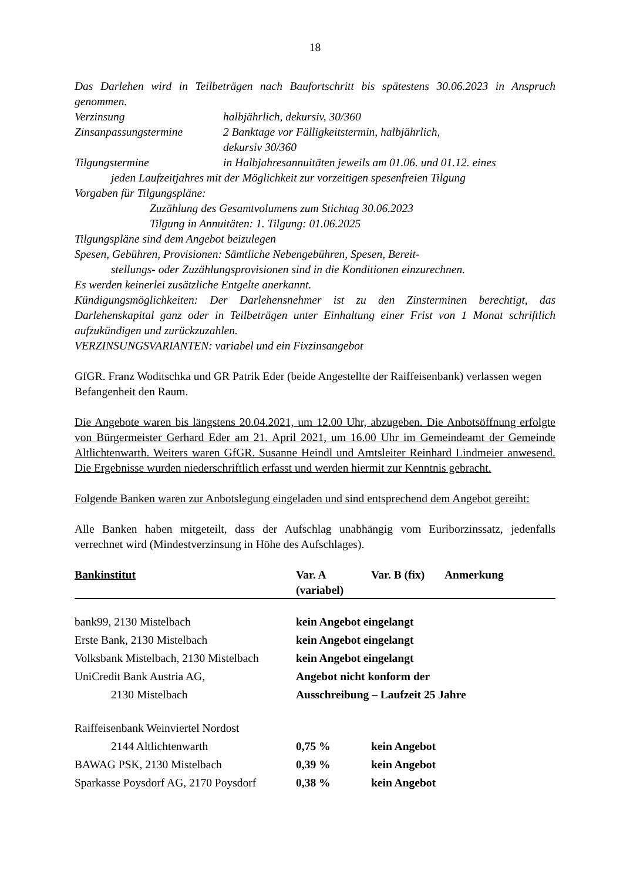18
Das Darlehen wird in Teilbeträgen nach Baufortschritt bis spätestens 30.06.2023 in Anspruch genommen.
Verzinsung halbjährlich, dekursiv, 30/360
Zinsanpassungstermine 2 Banktage vor Fälligkeitstermin, halbjährlich,
dekursiv 30/360
Tilgungstermine in Halbjahresannuitäten jeweils am 01.06. und 01.12. eines
jeden Laufzeitjahres mit der Möglichkeit zur vorzeitigen spesenfreien Tilgung
Vorgaben für Tilgungspläne:
Zuzählung des Gesamtvolumens zum Stichtag 30.06.2023
Tilgung in Annuitäten: 1. Tilgung: 01.06.2025
Tilgungspläne sind dem Angebot beizulegen
Spesen, Gebühren, Provisionen: Sämtliche Nebengebühren, Spesen, Bereit-
stellungs- oder Zuzählungsprovisionen sind in die Konditionen einzurechnen.
Es werden keinerlei zusätzliche Entgelte anerkannt.
Kündigungsmöglichkeiten: Der Darlehensnehmer ist zu den Zinsterminen berechtigt, das Darlehenskapital ganz oder in Teilbeträgen unter Einhaltung einer Frist von 1 Monat schriftlich aufzukündigen und zurückzuzahlen.
VERZINSUNGSVARIANTEN: variabel und ein Fixzinsangebot
GfGR. Franz Woditschka und GR Patrik Eder (beide Angestellte der Raiffeisenbank) verlassen wegen Befangenheit den Raum.
Die Angebote waren bis längstens 20.04.2021, um 12.00 Uhr, abzugeben. Die Anbotsöffnung erfolgte von Bürgermeister Gerhard Eder am 21. April 2021, um 16.00 Uhr im Gemeindeamt der Gemeinde Altlichtenwarth. Weiters waren GfGR. Susanne Heindl und Amtsleiter Reinhard Lindmeier anwesend. Die Ergebnisse wurden niederschriftlich erfasst und werden hiermit zur Kenntnis gebracht.
Folgende Banken waren zur Anbotslegung eingeladen und sind entsprechend dem Angebot gereiht:
Alle Banken haben mitgeteilt, dass der Aufschlag unabhängig vom Euriborzinssatz, jedenfalls verrechnet wird (Mindestverzinsung in Höhe des Aufschlages).
| Bankinstitut | Var. A (variabel) | Var. B (fix) | Anmerkung |
| --- | --- | --- | --- |
| bank99, 2130 Mistelbach | kein Angebot eingelangt | | |
| Erste Bank, 2130 Mistelbach | kein Angebot eingelangt | | |
| Volksbank Mistelbach, 2130 Mistelbach | kein Angebot eingelangt | | |
| UniCredit Bank Austria AG, | Angebot nicht konform der | | |
| 2130 Mistelbach | Ausschreibung – Laufzeit 25 Jahre | | |
| Raiffeisenbank Weinviertel Nordost | | | |
| 2144 Altlichtenwarth | 0,75 % | kein Angebot | |
| BAWAG PSK, 2130 Mistelbach | 0,39 % | kein Angebot | |
| Sparkasse Poysdorf AG, 2170 Poysdorf | 0,38 % | kein Angebot | |